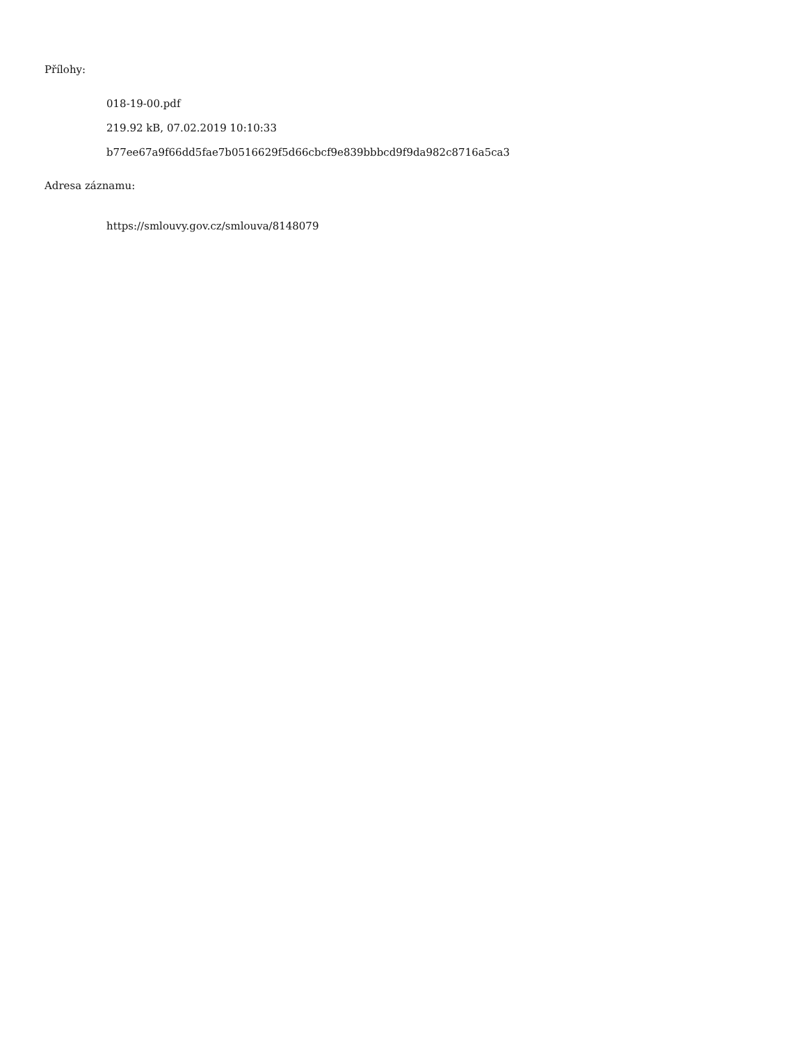Přílohy:
018-19-00.pdf
219.92 kB, 07.02.2019 10:10:33
b77ee67a9f66dd5fae7b0516629f5d66cbcf9e839bbbcd9f9da982c8716a5ca3
Adresa záznamu:
https://smlouvy.gov.cz/smlouva/8148079